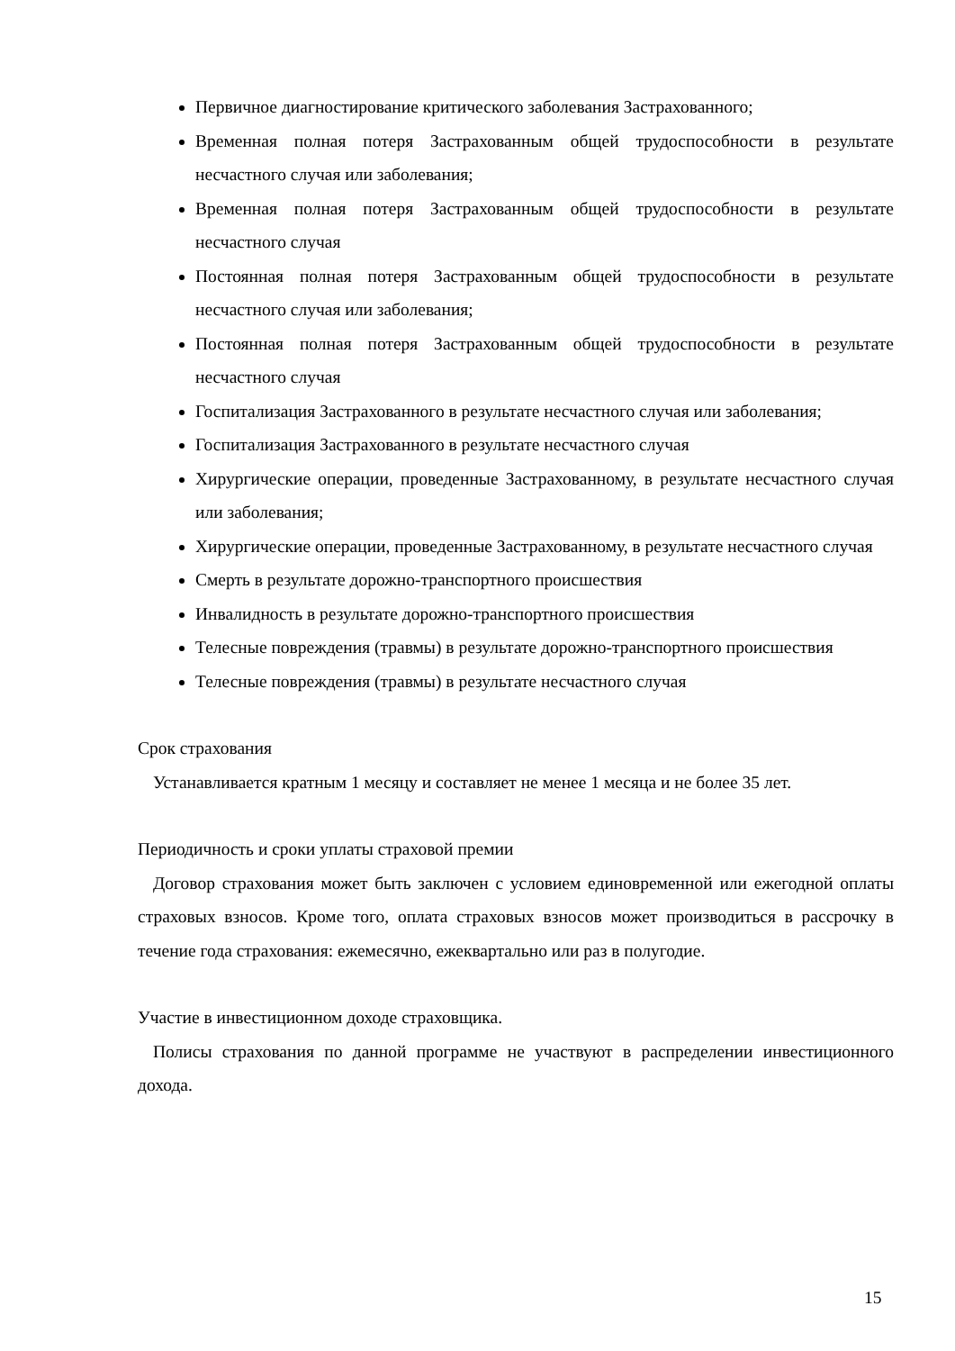Первичное диагностирование критического заболевания Застрахованного;
Временная полная потеря Застрахованным общей трудоспособности в результате несчастного случая или заболевания;
Временная полная потеря Застрахованным общей трудоспособности в результате несчастного случая
Постоянная полная потеря Застрахованным общей трудоспособности в результате несчастного случая или заболевания;
Постоянная полная потеря Застрахованным общей трудоспособности в результате несчастного случая
Госпитализация Застрахованного в результате несчастного случая или заболевания;
Госпитализация Застрахованного в результате несчастного случая
Хирургические операции, проведенные Застрахованному, в результате несчастного случая или заболевания;
Хирургические операции, проведенные Застрахованному, в результате несчастного случая
Смерть в результате дорожно-транспортного происшествия
Инвалидность в результате дорожно-транспортного происшествия
Телесные повреждения (травмы) в результате дорожно-транспортного происшествия
Телесные повреждения (травмы) в результате несчастного случая
Срок страхования
Устанавливается кратным 1 месяцу и составляет не менее 1 месяца и не более 35 лет.
Периодичность и сроки уплаты страховой премии
Договор страхования может быть заключен с условием единовременной или ежегодной оплаты страховых взносов. Кроме того, оплата страховых взносов может производиться в рассрочку в течение года страхования: ежемесячно, ежеквартально или раз в полугодие.
Участие в инвестиционном доходе страховщика.
Полисы страхования по данной программе не участвуют в распределении инвестиционного дохода.
15